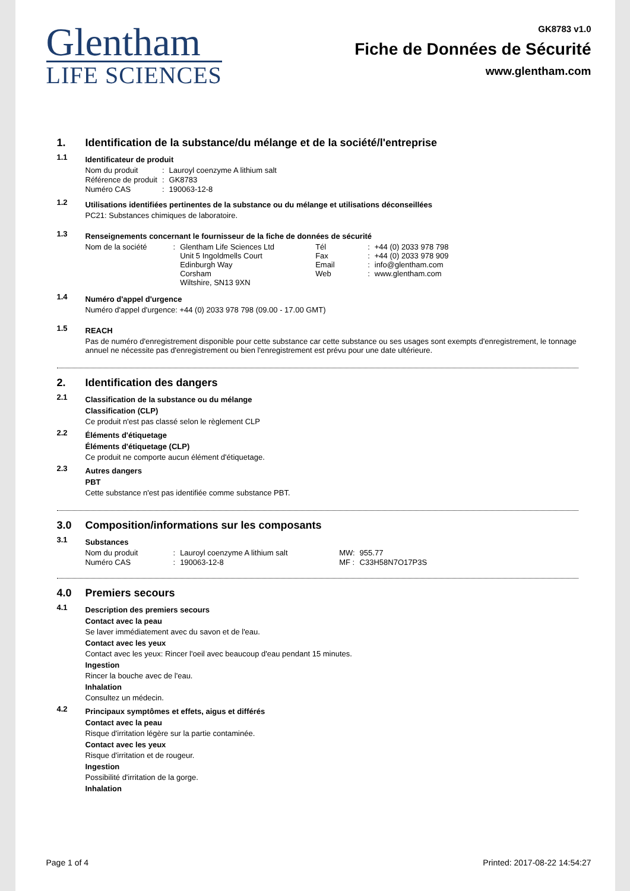Glentham
LIFE SCIENCES
GK8783 v1.0
Fiche de Données de Sécurité
www.glentham.com
1. Identification de la substance/du mélange et de la société/l'entreprise
1.1
Identificateur de produit
| Nom du produit | : | Lauroyl coenzyme A lithium salt |
| Référence de produit | : | GK8783 |
| Numéro CAS | : | 190063-12-8 |
1.2
Utilisations identifiées pertinentes de la substance ou du mélange et utilisations déconseillées
PC21: Substances chimiques de laboratoire.
1.3
Renseignements concernant le fournisseur de la fiche de données de sécurité
| Nom de la société | : | Glentham Life Sciences Ltd Unit 5 Ingoldmells Court Edinburgh Way Corsham Wiltshire, SN13 9XN | Tél Fax Email Web | : : : : | +44 (0) 2033 978 798 +44 (0) 2033 978 909 info@glentham.com www.glentham.com |
1.4
Numéro d'appel d'urgence
Numéro d'appel d'urgence: +44 (0) 2033 978 798 (09.00 - 17.00 GMT)
1.5
REACH
Pas de numéro d'enregistrement disponible pour cette substance car cette substance ou ses usages sont exempts d'enregistrement, le tonnage annuel ne nécessite pas d'enregistrement ou bien l'enregistrement est prévu pour une date ultérieure.
2. Identification des dangers
2.1
Classification de la substance ou du mélange
Classification (CLP)
Ce produit n'est pas classé selon le règlement CLP
2.2
Éléments d'étiquetage
Éléments d'étiquetage (CLP)
Ce produit ne comporte aucun élément d'étiquetage.
2.3
Autres dangers
PBT
Cette substance n'est pas identifiée comme substance PBT.
3.0 Composition/informations sur les composants
3.1
Substances
| Nom du produit | : | Lauroyl coenzyme A lithium salt | MW: | 955.77 |
| Numéro CAS | : | 190063-12-8 | MF : | C33H58N7O17P3S |
4.0 Premiers secours
4.1
Description des premiers secours
Contact avec la peau
Se laver immédiatement avec du savon et de l'eau.
Contact avec les yeux
Contact avec les yeux: Rincer l'oeil avec beaucoup d'eau pendant 15 minutes.
Ingestion
Rincer la bouche avec de l'eau.
Inhalation
Consultez un médecin.
4.2
Principaux symptômes et effets, aigus et différés
Contact avec la peau
Risque d'irritation légère sur la partie contaminée.
Contact avec les yeux
Risque d'irritation et de rougeur.
Ingestion
Possibilité d'irritation de la gorge.
Inhalation
Page 1 of 4 Printed: 2017-08-22 14:54:27